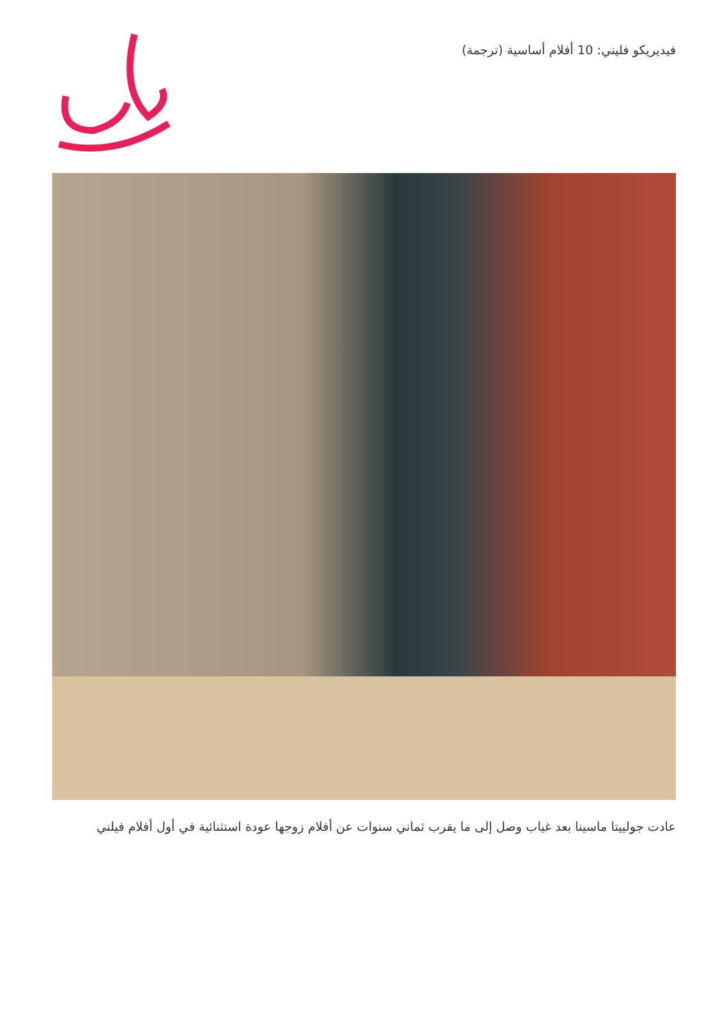فيديريكو فليني: 10 أفلام أساسية (ترجمة)
عادت جولييتا ماسينا بعد غياب وصل إلى ما يقرب ثماني سنوات عن أفلام زوجها عودة استثنائية في أول أفلام فيلني